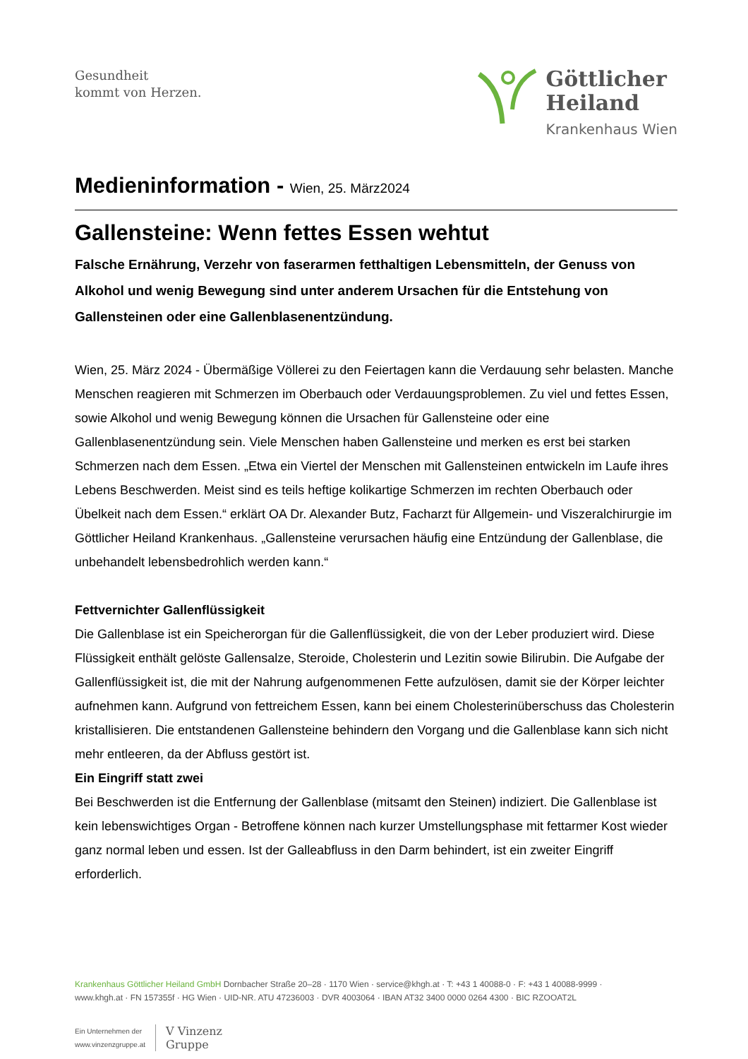Gesundheit
kommt von Herzen.
Göttlicher
Heiland
Krankenhaus Wien
Medieninformation - Wien, 25. März2024
Gallensteine: Wenn fettes Essen wehtut
Falsche Ernährung, Verzehr von faserarmen fetthaltigen Lebensmitteln, der Genuss von Alkohol und wenig Bewegung sind unter anderem Ursachen für die Entstehung von Gallensteinen oder eine Gallenblasenentzündung.
Wien, 25. März 2024 - Übermäßige Völlerei zu den Feiertagen kann die Verdauung sehr belasten. Manche Menschen reagieren mit Schmerzen im Oberbauch oder Verdauungsproblemen. Zu viel und fettes Essen, sowie Alkohol und wenig Bewegung können die Ursachen für Gallensteine oder eine Gallenblasenentzündung sein. Viele Menschen haben Gallensteine und merken es erst bei starken Schmerzen nach dem Essen. „Etwa ein Viertel der Menschen mit Gallensteinen entwickeln im Laufe ihres Lebens Beschwerden. Meist sind es teils heftige kolikartige Schmerzen im rechten Oberbauch oder Übelkeit nach dem Essen.“ erklärt OA Dr. Alexander Butz, Facharzt für Allgemein- und Viszeralchirurgie im Göttlicher Heiland Krankenhaus. „Gallensteine verursachen häufig eine Entzündung der Gallenblase, die unbehandelt lebensbedrohlich werden kann.“
Fettvernichter Gallenflüssigkeit
Die Gallenblase ist ein Speicherorgan für die Gallenflüssigkeit, die von der Leber produziert wird. Diese Flüssigkeit enthält gelöste Gallensalze, Steroide, Cholesterin und Lezitin sowie Bilirubin. Die Aufgabe der Gallenflüssigkeit ist, die mit der Nahrung aufgenommenen Fette aufzulösen, damit sie der Körper leichter aufnehmen kann. Aufgrund von fettreichem Essen, kann bei einem Cholesterinüberschuss das Cholesterin kristallisieren. Die entstandenen Gallensteine behindern den Vorgang und die Gallenblase kann sich nicht mehr entleeren, da der Abfluss gestört ist.
Ein Eingriff statt zwei
Bei Beschwerden ist die Entfernung der Gallenblase (mitsamt den Steinen) indiziert. Die Gallenblase ist kein lebenswichtiges Organ - Betroffene können nach kurzer Umstellungsphase mit fettarmer Kost wieder ganz normal leben und essen. Ist der Galleabfluss in den Darm behindert, ist ein zweiter Eingriff erforderlich.
Krankenhaus Göttlicher Heiland GmbH Dornbacher Straße 20–28 · 1170 Wien · service@khgh.at · T: +43 1 40088-0 · F: +43 1 40088-9999 ·
www.khgh.at · FN 157355f · HG Wien · UID-NR. ATU 47236003 · DVR 4003064 · IBAN AT32 3400 0000 0264 4300 · BIC RZOOAT2L
Ein Unternehmen der
www.vinzenzgruppe.at V Vinzenz
Gruppe